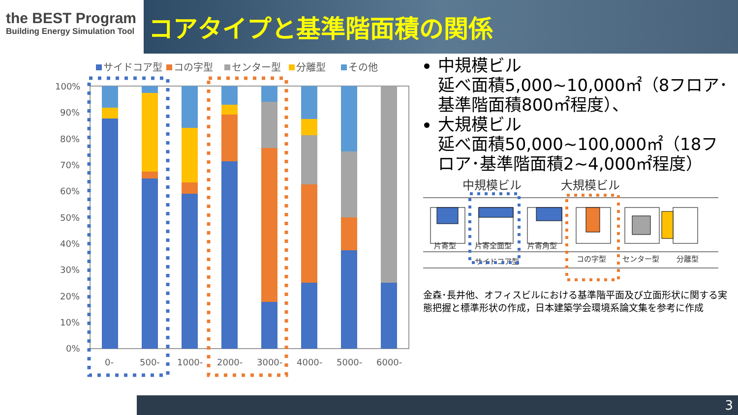the BEST Program
Building Energy Simulation Tool
コアタイプと基準階面積の関係
サイドコア型
コの字型
センター型
分離型
その他
100%
90%
80%
70%
60%
50%
40%
30%
20%
10%
0%
0-
500-
1000-
2000-
3000-
4000-
5000-
6000-
中規模ビル
延べ面積5,000~10,000㎡（8フロア･基準階面積800㎡程度）、
大規模ビル
延べ面積50,000~100,000㎡（18フロア･基準階面積2~4,000㎡程度）
中規模ビル
大規模ビル
片寄型
片寄全面型
片寄角型
サイドコア型
コの字型
センター型
分離型
金森･長井他、オフィスビルにおける基準階平面及び立面形状に関する実態把握と標準形状の作成，日本建築学会環境系論文集を参考に作成
3